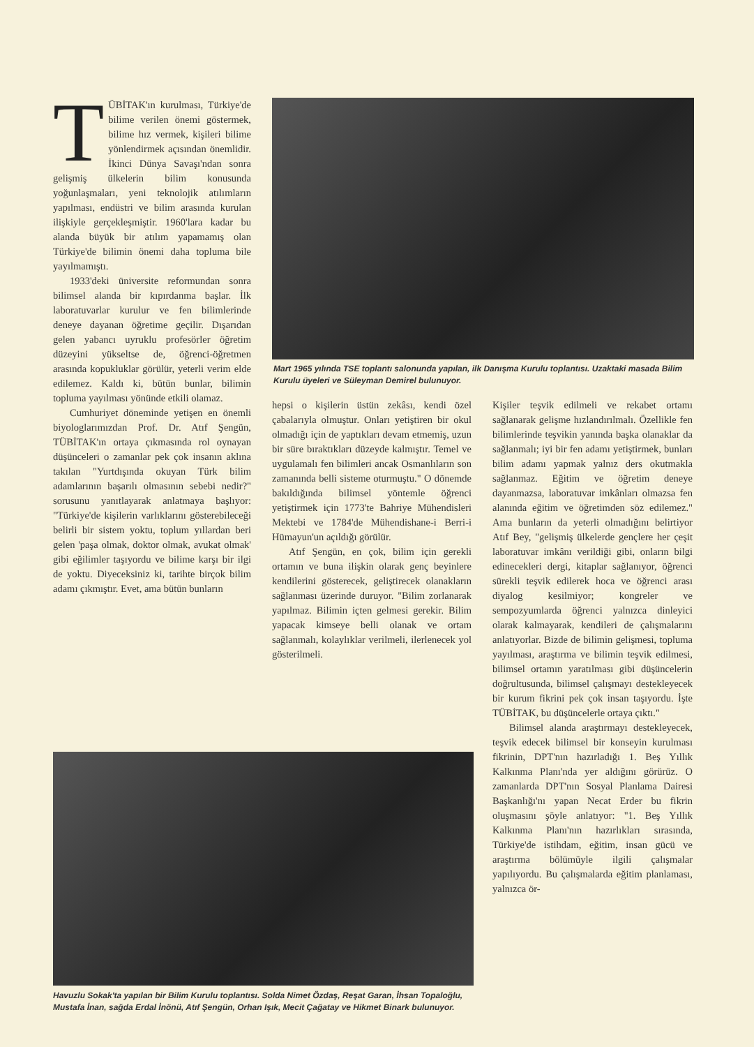TÜBİTAK'ın kurulması, Türkiye'de bilime verilen önemi göstermek, bilime hız vermek, kişileri bilime yönlendirmek açısından önemlidir. İkinci Dünya Savaşı'ndan sonra gelişmiş ülkelerin bilim konusunda yoğunlaşmaları, yeni teknolojik atılımların yapılması, endüstri ve bilim arasında kurulan ilişkiyle gerçekleşmiştir. 1960'lara kadar bu alanda büyük bir atılım yapamamış olan Türkiye'de bilimin önemi daha topluma bile yayılmamıştı.
1933'deki üniversite reformundan sonra bilimsel alanda bir kıpırdanma başlar. İlk laboratuvarlar kurulur ve fen bilimlerinde deneye dayanan öğretime geçilir. Dışarıdan gelen yabancı uyruklu profesörler öğretim düzeyini yükseltse de, öğrenci-öğretmen arasında kopukluklar görülür, yeterli verim elde edilemez. Kaldı ki, bütün bunlar, bilimin topluma yayılması yönünde etkili olamaz.
Cumhuriyet döneminde yetişen en önemli biyologlarımızdan Prof. Dr. Atıf Şengün, TÜBİTAK'ın ortaya çıkmasında rol oynayan düşünceleri o zamanlar pek çok insanın aklına takılan "Yurtdışında okuyan Türk bilim adamlarının başarılı olmasının sebebi nedir?" sorusunu yanıtlayarak anlatmaya başlıyor: "Türkiye'de kişilerin varlıklarını gösterebileceği belirli bir sistem yoktu, toplum yıllardan beri gelen 'paşa olmak, doktor olmak, avukat olmak' gibi eğilimler taşıyordu ve bilime karşı bir ilgi de yoktu. Diyeceksiniz ki, tarihte birçok bilim adamı çıkmıştır. Evet, ama bütün bunların
Mart 1965 yılında TSE toplantı salonunda yapılan, ilk Danışma Kurulu toplantısı. Uzaktaki masada Bilim Kurulu üyeleri ve Süleyman Demirel bulunuyor.
hepsi o kişilerin üstün zekâsı, kendi özel çabalarıyla olmuştur. Onları yetiştiren bir okul olmadığı için de yaptıkları devam etmemiş, uzun bir süre bıraktıkları düzeyde kalmıştır. Temel ve uygulamalı fen bilimleri ancak Osmanlıların son zamanında belli sisteme oturmuştu." O dönemde bakıldığında bilimsel yöntemle öğrenci yetiştirmek için 1773'te Bahriye Mühendisleri Mektebi ve 1784'de Mühendishane-i Berri-i Hümayun'un açıldığı görülür.
Atıf Şengün, en çok, bilim için gerekli ortamın ve buna ilişkin olarak genç beyinlere kendilerini gösterecek, geliştirecek olanakların sağlanması üzerinde duruyor. "Bilim zorlanarak yapılmaz. Bilimin içten gelmesi gerekir. Bilim yapacak kimseye belli olanak ve ortam sağlanmalı, kolaylıklar verilmeli, ilerlenecek yol gösterilmeli.
Kişiler teşvik edilmeli ve rekabet ortamı sağlanarak gelişme hızlandırılmalı. Özellikle fen bilimlerinde teşvikin yanında başka olanaklar da sağlanmalı; iyi bir fen adamı yetiştirmek, bunları bilim adamı yapmak yalnız ders okutmakla sağlanmaz. Eğitim ve öğretim deneye dayanmazsa, laboratuvar imkânları olmazsa fen alanında eğitim ve öğretimden söz edilemez." Ama bunların da yeterli olmadığını belirtiyor Atıf Bey, "gelişmiş ülkelerde gençlere her çeşit laboratuvar imkânı verildiği gibi, onların bilgi edinecekleri dergi, kitaplar sağlanıyor, öğrenci sürekli teşvik edilerek hoca ve öğrenci arası diyalog kesilmiyor; kongreler ve sempozyumlarda öğrenci yalnızca dinleyici olarak kalmayarak, kendileri de çalışmalarını anlatıyorlar. Bizde de bilimin gelişmesi, topluma yayılması, araştırma ve bilimin teşvik edilmesi, bilimsel ortamın yaratılması gibi düşüncelerin doğrultusunda, bilimsel çalışmayı destekleyecek bir kurum fikrini pek çok insan taşıyordu. İşte TÜBİTAK, bu düşüncelerle ortaya çıktı."
Bilimsel alanda araştırmayı destekleyecek, teşvik edecek bilimsel bir konseyin kurulması fikrinin, DPT'nın hazırladığı 1. Beş Yıllık Kalkınma Planı'nda yer aldığını görürüz. O zamanlarda DPT'nın Sosyal Planlama Dairesi Başkanlığı'nı yapan Necat Erder bu fikrin oluşmasını şöyle anlatıyor: "1. Beş Yıllık Kalkınma Planı'nın hazırlıkları sırasında, Türkiye'de istihdam, eğitim, insan gücü ve araştırma bölümüyle ilgili çalışmalar yapılıyordu. Bu çalışmalarda eğitim planlaması, yalnızca ör-
Havuzlu Sokak'ta yapılan bir Bilim Kurulu toplantısı. Solda Nimet Özdaş, Reşat Garan, İhsan Topaloğlu, Mustafa İnan, sağda Erdal İnönü, Atıf Şengün, Orhan Işık, Mecit Çağatay ve Hikmet Binark bulunuyor.